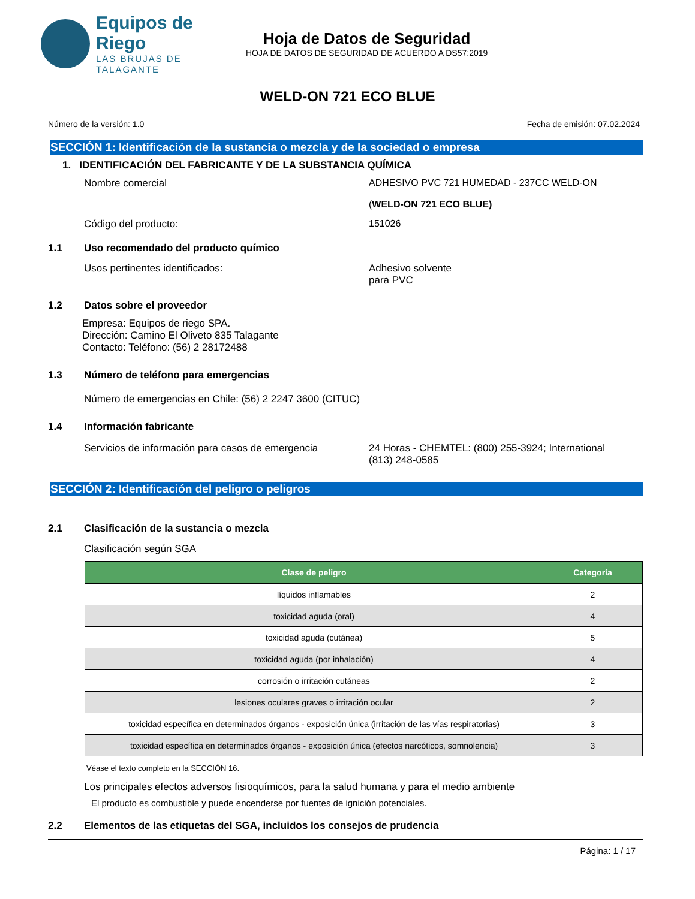Equipos de Riego
LAS BRUJAS DE TALAGANTE
Hoja de Datos de Seguridad
HOJA DE DATOS DE SEGURIDAD DE ACUERDO A DS57:2019
WELD-ON 721 ECO BLUE
Número de la versión: 1.0 Fecha de emisión: 07.02.2024
SECCIÓN 1: Identificación de la sustancia o mezcla y de la sociedad o empresa
1. IDENTIFICACIÓN DEL FABRICANTE Y DE LA SUBSTANCIA QUÍMICA
Nombre comercial ADHESIVO PVC 721 HUMEDAD - 237CC WELD-ON
(WELD-ON 721 ECO BLUE)
Código del producto: 151026
1.1 Uso recomendado del producto químico
Usos pertinentes identificados: Adhesivo solvente
para PVC
1.2 Datos sobre el proveedor
Empresa: Equipos de riego SPA.
Dirección: Camino El Oliveto 835 Talagante
Contacto: Teléfono: (56) 2 28172488
1.3 Número de teléfono para emergencias
Número de emergencias en Chile: (56) 2 2247 3600 (CITUC)
1.4 Información fabricante
Servicios de información para casos de emergencia
24 Horas - CHEMTEL: (800) 255-3924; International
(813) 248-0585
SECCIÓN 2: Identificación del peligro o peligros
2.1 Clasificación de la sustancia o mezcla
Clasificación según SGA
| Clase de peligro | Categoría |
| --- | --- |
| líquidos inflamables | 2 |
| toxicidad aguda (oral) | 4 |
| toxicidad aguda (cutánea) | 5 |
| toxicidad aguda (por inhalación) | 4 |
| corrosión o irritación cutáneas | 2 |
| lesiones oculares graves o irritación ocular | 2 |
| toxicidad específica en determinados órganos - exposición única (irritación de las vías respiratorias) | 3 |
| toxicidad específica en determinados órganos - exposición única (efectos narcóticos, somnolencia) | 3 |
Véase el texto completo en la SECCIÓN 16.
Los principales efectos adversos fisioquímicos, para la salud humana y para el medio ambiente
El producto es combustible y puede encenderse por fuentes de ignición potenciales.
2.2 Elementos de las etiquetas del SGA, incluidos los consejos de prudencia
Página: 1 / 17